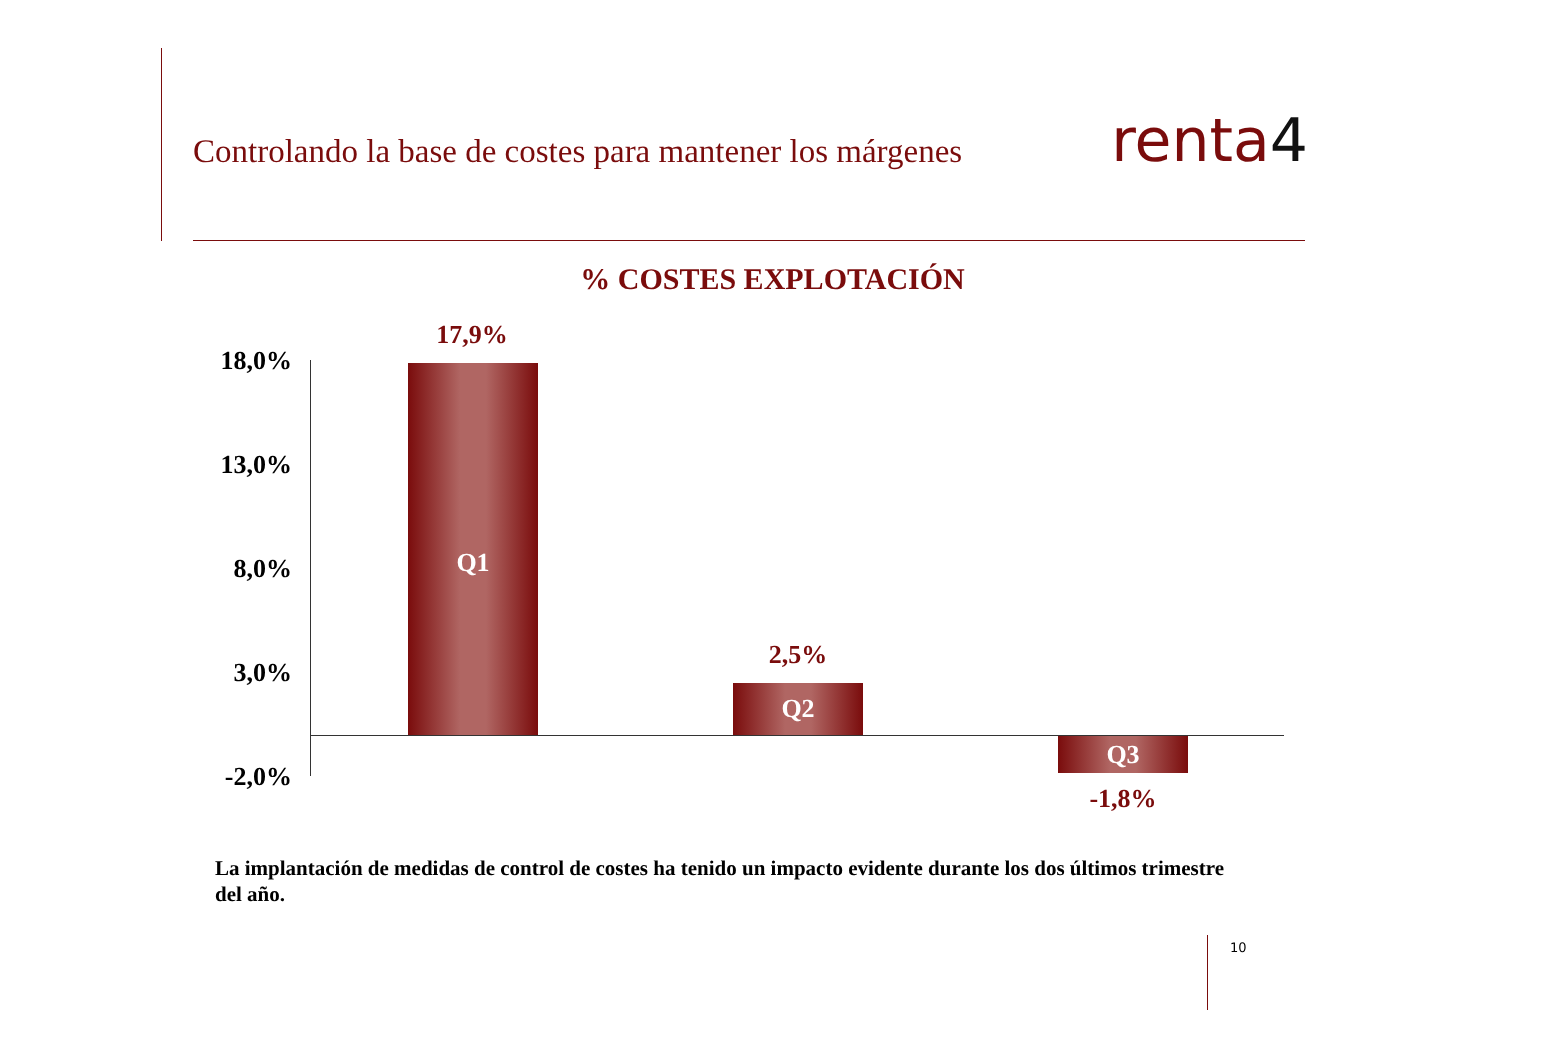Controlando la base de costes para mantener los márgenes
renta4
% COSTES EXPLOTACIÓN
18,0%
13,0%
8,0%
3,0%
-2,0%
17,9%
Q1
2,5%
Q2
Q3
-1,8%
La implantación de medidas de control de costes ha tenido un impacto evidente durante los dos últimos trimestre del año.
10